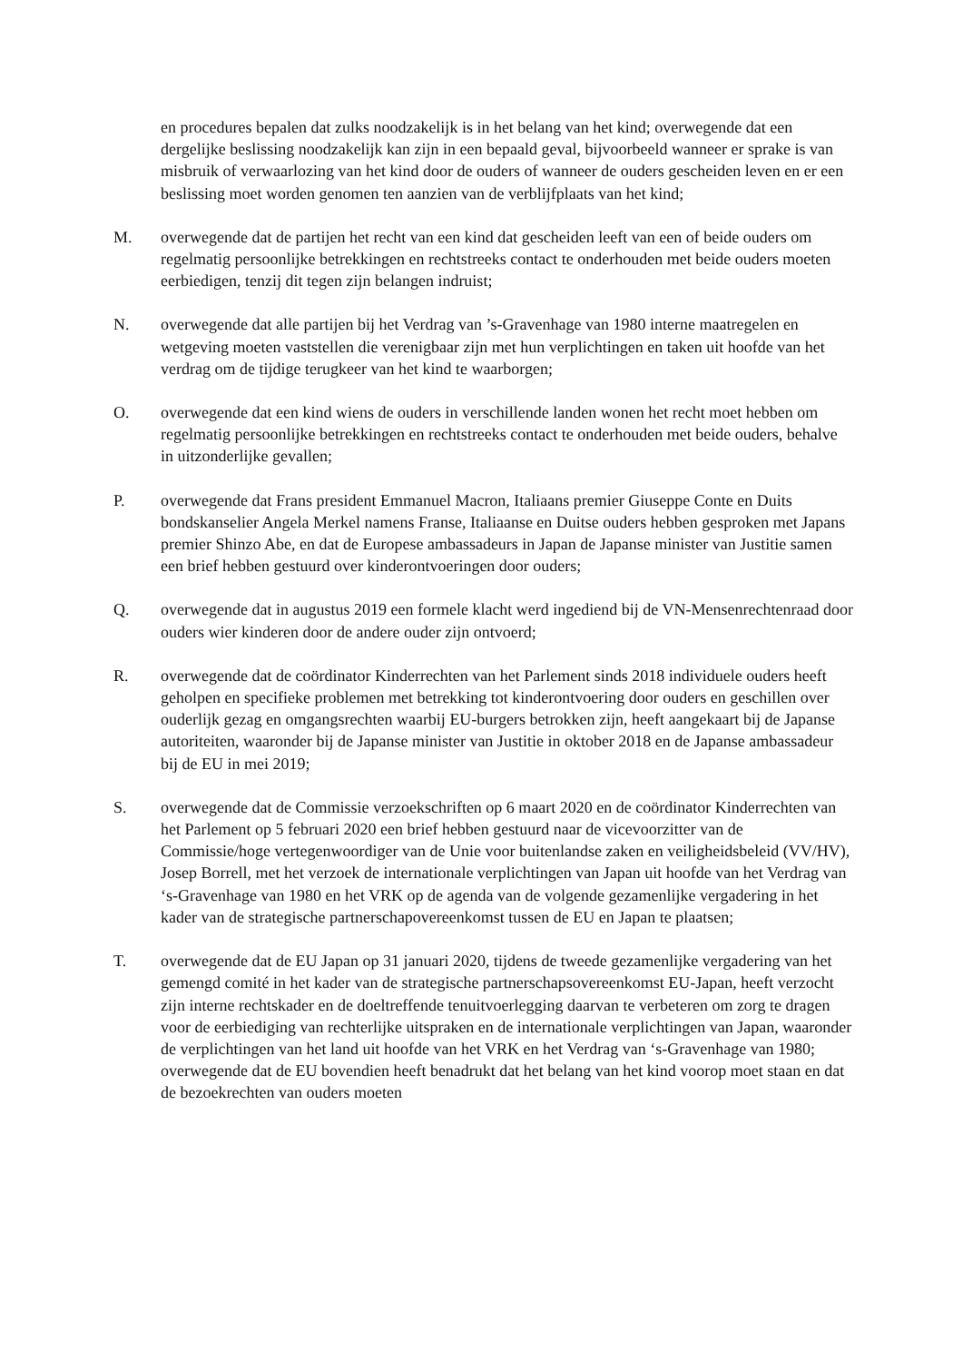en procedures bepalen dat zulks noodzakelijk is in het belang van het kind; overwegende dat een dergelijke beslissing noodzakelijk kan zijn in een bepaald geval, bijvoorbeeld wanneer er sprake is van misbruik of verwaarlozing van het kind door de ouders of wanneer de ouders gescheiden leven en er een beslissing moet worden genomen ten aanzien van de verblijfplaats van het kind;
M. overwegende dat de partijen het recht van een kind dat gescheiden leeft van een of beide ouders om regelmatig persoonlijke betrekkingen en rechtstreeks contact te onderhouden met beide ouders moeten eerbiedigen, tenzij dit tegen zijn belangen indruist;
N. overwegende dat alle partijen bij het Verdrag van ’s-Gravenhage van 1980 interne maatregelen en wetgeving moeten vaststellen die verenigbaar zijn met hun verplichtingen en taken uit hoofde van het verdrag om de tijdige terugkeer van het kind te waarborgen;
O. overwegende dat een kind wiens de ouders in verschillende landen wonen het recht moet hebben om regelmatig persoonlijke betrekkingen en rechtstreeks contact te onderhouden met beide ouders, behalve in uitzonderlijke gevallen;
P. overwegende dat Frans president Emmanuel Macron, Italiaans premier Giuseppe Conte en Duits bondskanselier Angela Merkel namens Franse, Italiaanse en Duitse ouders hebben gesproken met Japans premier Shinzo Abe, en dat de Europese ambassadeurs in Japan de Japanse minister van Justitie samen een brief hebben gestuurd over kinderontvoeringen door ouders;
Q. overwegende dat in augustus 2019 een formele klacht werd ingediend bij de VN-Mensenrechtenraad door ouders wier kinderen door de andere ouder zijn ontvoerd;
R. overwegende dat de coördinator Kinderrechten van het Parlement sinds 2018 individuele ouders heeft geholpen en specifieke problemen met betrekking tot kinderontvoering door ouders en geschillen over ouderlijk gezag en omgangsrechten waarbij EU-burgers betrokken zijn, heeft aangekaart bij de Japanse autoriteiten, waaronder bij de Japanse minister van Justitie in oktober 2018 en de Japanse ambassadeur bij de EU in mei 2019;
S. overwegende dat de Commissie verzoekschriften op 6 maart 2020 en de coördinator Kinderrechten van het Parlement op 5 februari 2020 een brief hebben gestuurd naar de vicevoorzitter van de Commissie/hoge vertegenwoordiger van de Unie voor buitenlandse zaken en veiligheidsbeleid (VV/HV), Josep Borrell, met het verzoek de internationale verplichtingen van Japan uit hoofde van het Verdrag van ‘s-Gravenhage van 1980 en het VRK op de agenda van de volgende gezamenlijke vergadering in het kader van de strategische partnerschapovereenkomst tussen de EU en Japan te plaatsen;
T. overwegende dat de EU Japan op 31 januari 2020, tijdens de tweede gezamenlijke vergadering van het gemengd comité in het kader van de strategische partnerschapsovereenkomst EU-Japan, heeft verzocht zijn interne rechtskader en de doeltreffende tenuitvoerlegging daarvan te verbeteren om zorg te dragen voor de eerbiediging van rechterlijke uitspraken en de internationale verplichtingen van Japan, waaronder de verplichtingen van het land uit hoofde van het VRK en het Verdrag van ‘s-Gravenhage van 1980; overwegende dat de EU bovendien heeft benadrukt dat het belang van het kind voorop moet staan en dat de bezoekrechten van ouders moeten